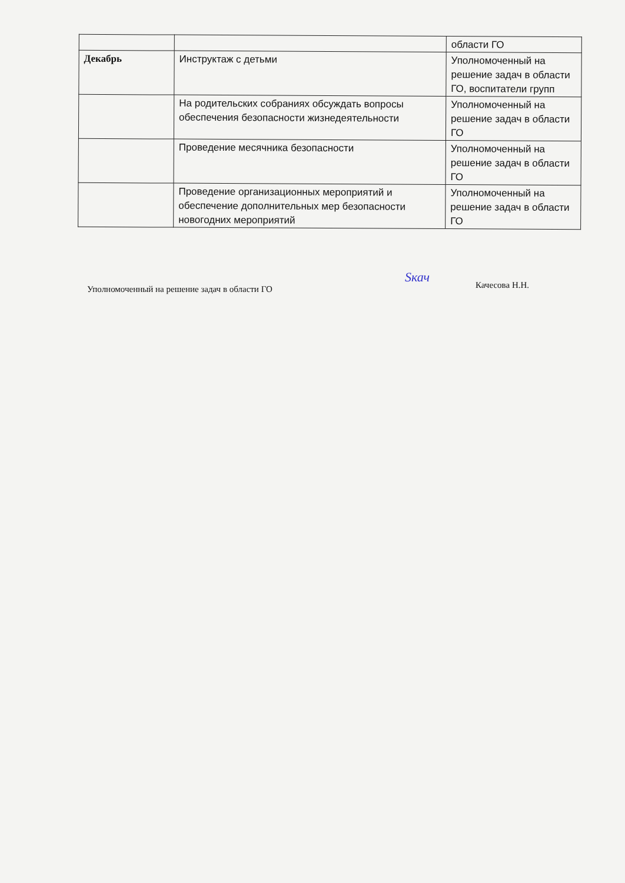| | | области ГО |
| Декабрь | Инструктаж с детьми | Уполномоченный на решение задач в области ГО, воспитатели групп |
| | На родительских собраниях обсуждать вопросы обеспечения безопасности жизнедеятельности | Уполномоченный на решение задач в области ГО |
| | Проведение месячника безопасности | Уполномоченный на решение задач в области ГО |
| | Проведение организационных мероприятий и обеспечение дополнительных мер безопасности новогодних мероприятий | Уполномоченный на решение задач в области ГО |
Уполномоченный на решение задач в области ГО
Sкач
Качесова Н.Н.